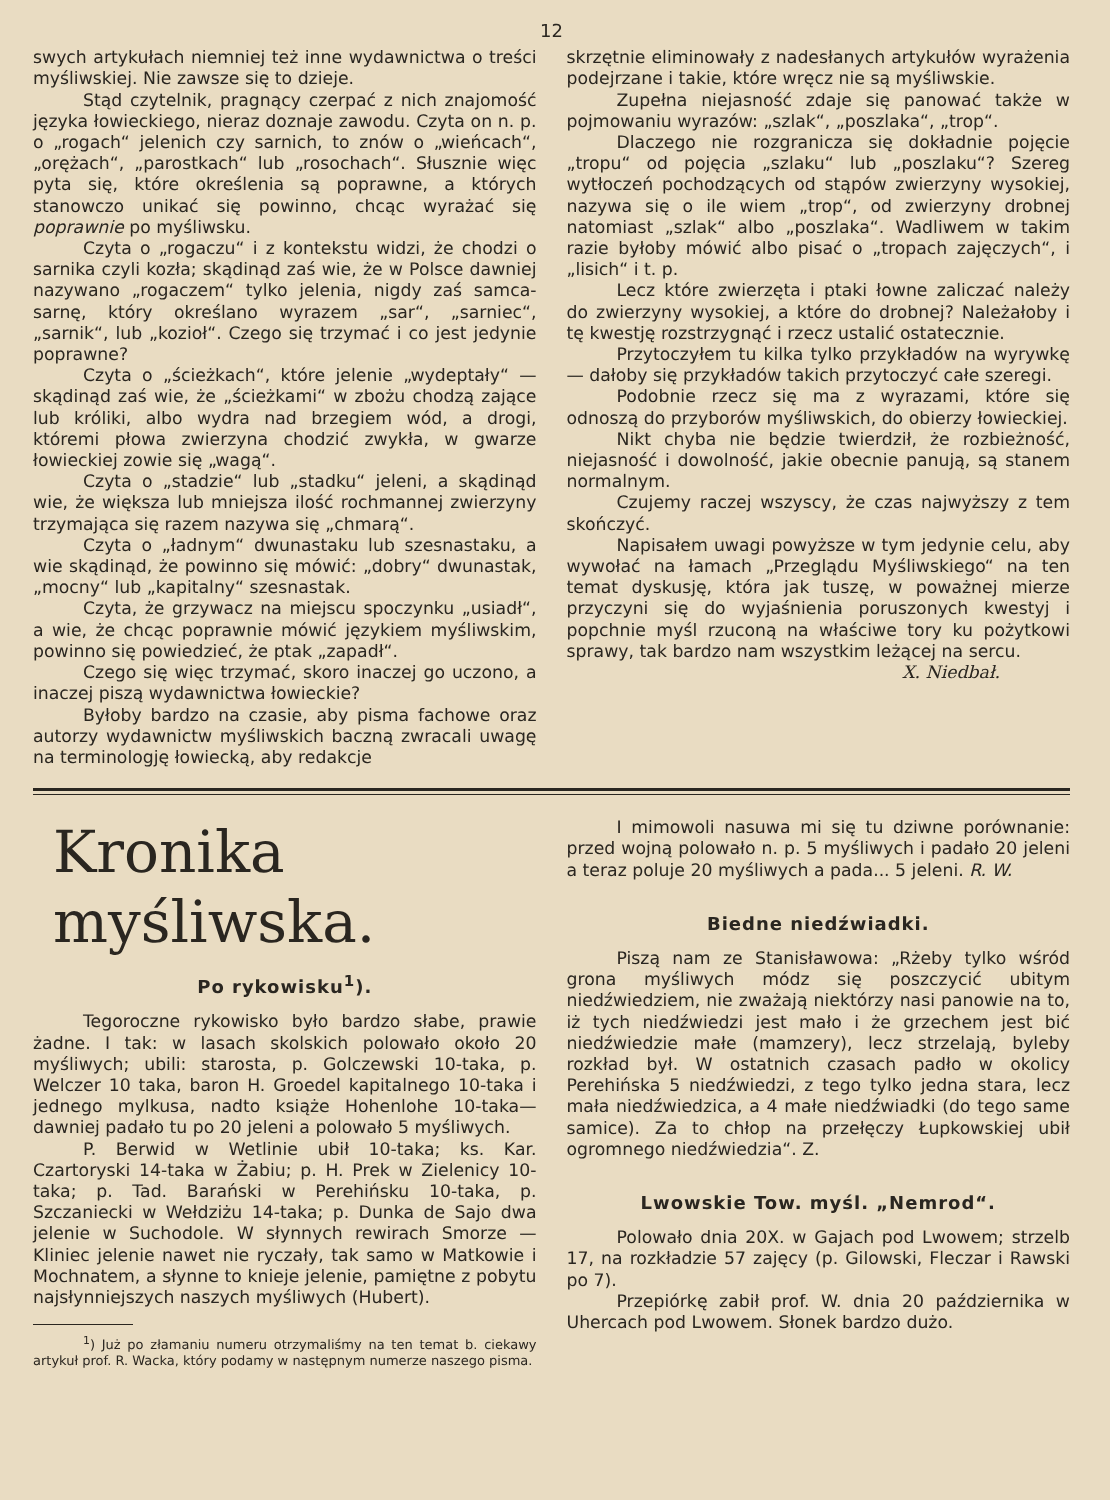12
swych artykułach niemniej też inne wydawnictwa o treści myśliwskiej. Nie zawsze się to dzieje.
Stąd czytelnik, pragnący czerpać z nich znajomość języka łowieckiego, nieraz doznaje zawodu. Czyta on n. p. o „rogach“ jelenich czy sarnich, to znów o „wieńcach“, „orężach“, „parostkach“ lub „rosochach“. Słusznie więc pyta się, które określenia są poprawne, a których stanowczo unikać się powinno, chcąc wyrażać się poprawnie po myśliwsku.
Czyta o „rogaczu“ i z kontekstu widzi, że chodzi o sarnika czyli kozła; skądinąd zaś wie, że w Polsce dawniej nazywano „rogaczem“ tylko jelenia, nigdy zaś samca-sarnę, który określano wyrazem „sar“, „sarniec“, „sarnik“, lub „kozioł“. Czego się trzymać i co jest jedynie poprawne?
Czyta o „ścieżkach“, które jelenie „wydeptały“ — skądinąd zaś wie, że „ścieżkami“ w zbożu chodzą zające lub króliki, albo wydra nad brzegiem wód, a drogi, któremi płowa zwierzyna chodzić zwykła, w gwarze łowieckiej zowie się „wagą“.
Czyta o „stadzie“ lub „stadku“ jeleni, a skądinąd wie, że większa lub mniejsza ilość rochmannej zwierzyny trzymająca się razem nazywa się „chmarą“.
Czyta o „ładnym“ dwunastaku lub szesnastaku, a wie skądinąd, że powinno się mówić: „dobry“ dwunastak, „mocny“ lub „kapitalny“ szesnastak.
Czyta, że grzywacz na miejscu spoczynku „usiadł“, a wie, że chcąc poprawnie mówić językiem myśliwskim, powinno się powiedzieć, że ptak „zapadł“.
Czego się więc trzymać, skoro inaczej go uczono, a inaczej piszą wydawnictwa łowieckie?
Byłoby bardzo na czasie, aby pisma fachowe oraz autorzy wydawnictw myśliwskich baczną zwracali uwagę na terminologję łowiecką, aby redakcje
skrzętnie eliminowały z nadesłanych artykułów wyrażenia podejrzane i takie, które wręcz nie są myśliwskie.
Zupełna niejasność zdaje się panować także w pojmowaniu wyrazów: „szlak“, „poszlaka“, „trop“.
Dlaczego nie rozgranicza się dokładnie pojęcie „tropu“ od pojęcia „szlaku“ lub „poszlaku“? Szereg wytłoczeń pochodzących od stąpów zwierzyny wysokiej, nazywa się o ile wiem „trop“, od zwierzyny drobnej natomiast „szlak“ albo „poszlaka“. Wadliwem w takim razie byłoby mówić albo pisać o „tropach zajęczych“, i „lisich“ i t. p.
Lecz które zwierzęta i ptaki łowne zaliczać należy do zwierzyny wysokiej, a które do drobnej? Należałoby i tę kwestję rozstrzygnąć i rzecz ustalić ostatecznie.
Przytoczyłem tu kilka tylko przykładów na wyrywkę — dałoby się przykładów takich przytoczyć całe szeregi.
Podobnie rzecz się ma z wyrazami, które się odnoszą do przyborów myśliwskich, do obierzy łowieckiej.
Nikt chyba nie będzie twierdził, że rozbieżność, niejasność i dowolność, jakie obecnie panują, są stanem normalnym.
Czujemy raczej wszyscy, że czas najwyższy z tem skończyć.
Napisałem uwagi powyższe w tym jedynie celu, aby wywołać na łamach „Przeglądu Myśliwskiego“ na ten temat dyskusję, która jak tuszę, w poważnej mierze przyczyni się do wyjaśnienia poruszonych kwestyj i popchnie myśl rzuconą na właściwe tory ku pożytkowi sprawy, tak bardzo nam wszystkim leżącej na sercu.
X. Niedbał.
Kronika myśliwska.
Po rykowisku<sup>1</sup>).
Tegoroczne rykowisko było bardzo słabe, prawie żadne. I tak: w lasach skolskich polowało około 20 myśliwych; ubili: starosta, p. Golczewski 10-taka, p. Welczer 10 taka, baron H. Groedel kapitalnego 10-taka i jednego mylkusa, nadto książe Hohenlohe 10-taka—dawniej padało tu po 20 jeleni a polowało 5 myśliwych.
P. Berwid w Wetlinie ubił 10-taka; ks. Kar. Czartoryski 14-taka w Żabiu; p. H. Prek w Zielenicy 10-taka; p. Tad. Barański w Perehińsku 10-taka, p. Szczaniecki w Wełdziżu 14-taka; p. Dunka de Sajo dwa jelenie w Suchodole. W słynnych rewirach Smorze — Kliniec jelenie nawet nie ryczały, tak samo w Matkowie i Mochnatem, a słynne to knieje jelenie, pamiętne z pobytu najsłynniejszych naszych myśliwych (Hubert).
<sup>1</sup>) Już po złamaniu numeru otrzymaliśmy na ten temat b. ciekawy artykuł prof. R. Wacka, który podamy w następnym numerze naszego pisma.
I mimowoli nasuwa mi się tu dziwne porównanie: przed wojną polowało n. p. 5 myśliwych i padało 20 jeleni a teraz poluje 20 myśliwych a pada... 5 jeleni. R. W.
Biedne niedźwiadki.
Piszą nam ze Stanisławowa: „Rżeby tylko wśród grona myśliwych módz się poszczycić ubitym niedźwiedziem, nie zważają niektórzy nasi panowie na to, iż tych niedźwiedzi jest mało i że grzechem jest bić niedźwiedzie małe (mamzery), lecz strzelają, byleby rozkład był. W ostatnich czasach padło w okolicy Perehińska 5 niedźwiedzi, z tego tylko jedna stara, lecz mała niedźwiedzica, a 4 małe niedźwiadki (do tego same samice). Za to chłop na przełęczy Łupkowskiej ubił ogromnego niedźwiedzia“. Z.
Lwowskie Tow. myśl. „Nemrod“.
Polowało dnia 20X. w Gajach pod Lwowem; strzelb 17, na rozkładzie 57 zajęcy (p. Gilowski, Fleczar i Rawski po 7).
Przepiórkę zabił prof. W. dnia 20 października w Uhercach pod Lwowem. Słonek bardzo dużo.